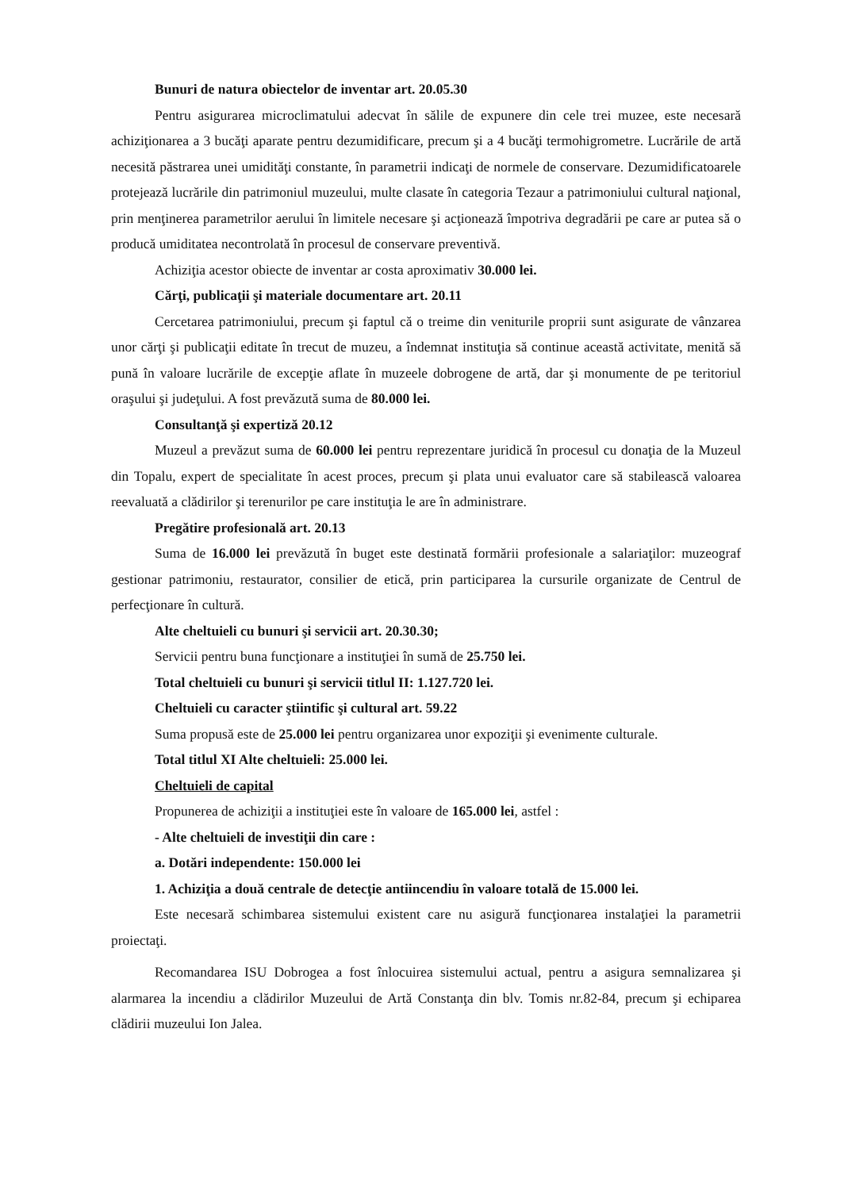Bunuri de natura obiectelor de inventar art. 20.05.30
Pentru asigurarea microclimatului adecvat în sălile de expunere din cele trei muzee, este necesară achiziţionarea a 3 bucăţi aparate pentru dezumidificare, precum şi a 4 bucăţi termohigrometre. Lucrările de artă necesită păstrarea unei umidităţi constante, în parametrii indicaţi de normele de conservare. Dezumidificatoarele protejează lucrările din patrimoniul muzeului, multe clasate în categoria Tezaur a patrimoniului cultural naţional, prin menţinerea parametrilor aerului în limitele necesare şi acţionează împotriva degradării pe care ar putea să o producă umiditatea necontrolată în procesul de conservare preventivă.
Achiziţia acestor obiecte de inventar ar costa aproximativ 30.000 lei.
Cărţi, publicaţii şi materiale documentare art. 20.11
Cercetarea patrimoniului, precum şi faptul că o treime din veniturile proprii sunt asigurate de vânzarea unor cărţi şi publicaţii editate în trecut de muzeu, a îndemnat instituţia să continue această activitate, menită să pună în valoare lucrările de excepţie aflate în muzeele dobrogene de artă, dar şi monumente de pe teritoriul oraşului şi judeţului. A fost prevăzută suma de 80.000 lei.
Consultanţă şi expertiză 20.12
Muzeul a prevăzut suma de 60.000 lei pentru reprezentare juridică în procesul cu donaţia de la Muzeul din Topalu, expert de specialitate în acest proces, precum şi plata unui evaluator care să stabilească valoarea reevaluată a clădirilor şi terenurilor pe care instituţia le are în administrare.
Pregătire profesională art. 20.13
Suma de 16.000 lei prevăzută în buget este destinată formării profesionale a salariaţilor: muzeograf gestionar patrimoniu, restaurator, consilier de etică, prin participarea la cursurile organizate de Centrul de perfecţionare în cultură.
Alte cheltuieli cu bunuri şi servicii art. 20.30.30;
Servicii pentru buna funcţionare a instituţiei în sumă de 25.750 lei.
Total cheltuieli cu bunuri şi servicii titlul II: 1.127.720 lei.
Cheltuieli cu caracter ştiintific şi cultural art. 59.22
Suma propusă este de 25.000 lei pentru organizarea unor expoziţii şi evenimente culturale.
Total titlul XI Alte cheltuieli: 25.000 lei.
Cheltuieli de capital
Propunerea de achiziţii a instituţiei este în valoare de 165.000 lei, astfel :
- Alte cheltuieli de investiţii din care :
a. Dotări independente: 150.000 lei
1. Achiziţia a două centrale de detecţie antiincendiu în valoare totală de 15.000 lei.
Este necesară schimbarea sistemului existent care nu asigură funcţionarea instalaţiei la parametrii proiectaţi.
Recomandarea ISU Dobrogea a fost înlocuirea sistemului actual, pentru a asigura semnalizarea şi alarmarea la incendiu a clădirilor Muzeului de Artă Constanţa din blv. Tomis nr.82-84, precum şi echiparea clădirii muzeului Ion Jalea.